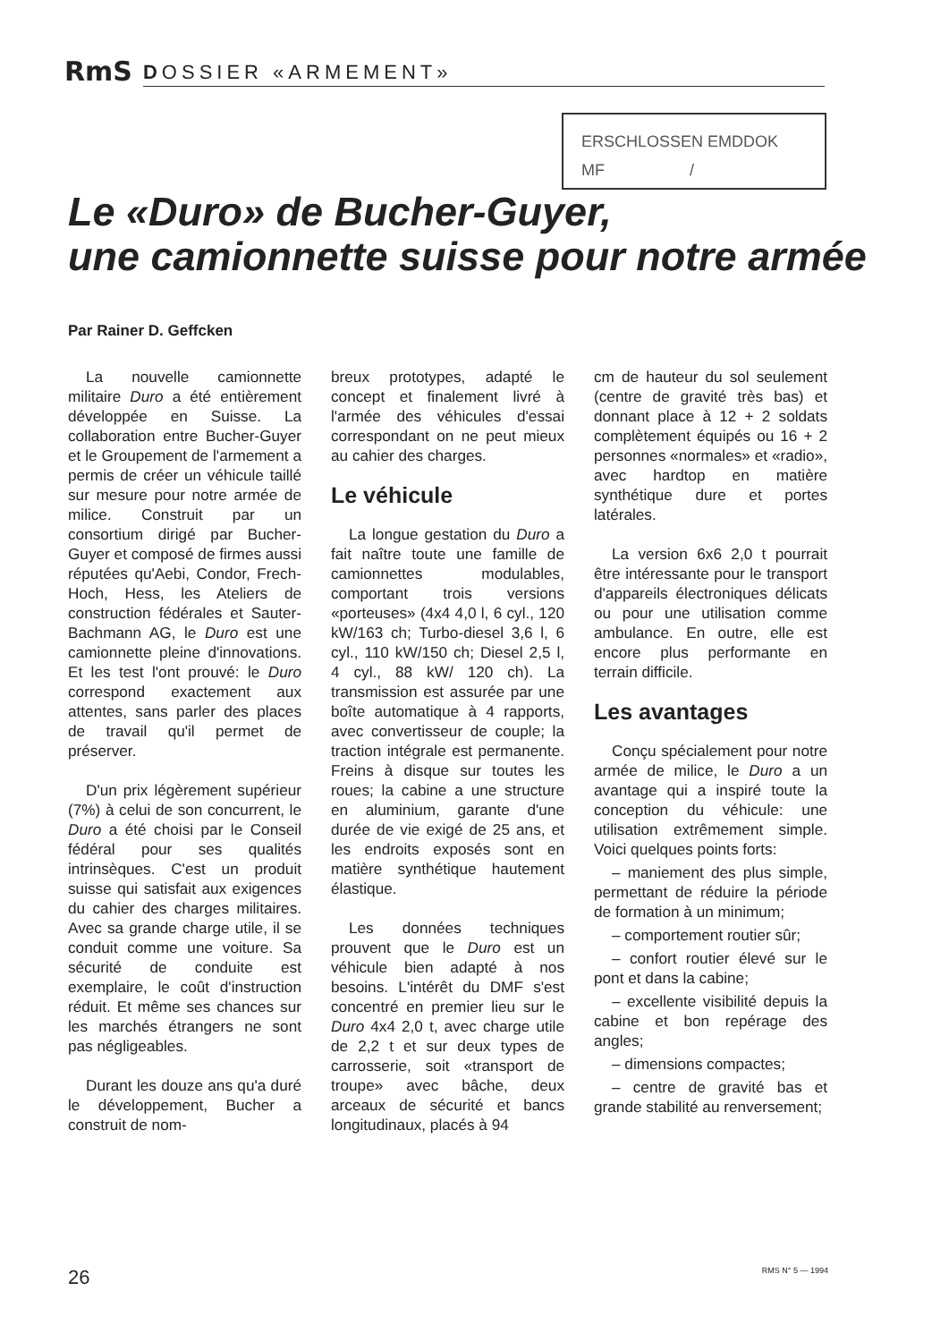RmS DOSSIER «ARMEMENT»
ERSCHLOSSEN EMDDOK
MF /
Le «Duro» de Bucher-Guyer,
une camionnette suisse pour notre armée
Par Rainer D. Geffcken
La nouvelle camionnette militaire Duro a été entièrement développée en Suisse. La collaboration entre Bucher-Guyer et le Groupement de l'armement a permis de créer un véhicule taillé sur mesure pour notre armée de milice. Construit par un consortium dirigé par Bucher-Guyer et composé de firmes aussi réputées qu'Aebi, Condor, Frech-Hoch, Hess, les Ateliers de construction fédérales et Sauter-Bachmann AG, le Duro est une camionnette pleine d'innovations. Et les test l'ont prouvé: le Duro correspond exactement aux attentes, sans parler des places de travail qu'il permet de préserver.
D'un prix légèrement supérieur (7%) à celui de son concurrent, le Duro a été choisi par le Conseil fédéral pour ses qualités intrinsèques. C'est un produit suisse qui satisfait aux exigences du cahier des charges militaires. Avec sa grande charge utile, il se conduit comme une voiture. Sa sécurité de conduite est exemplaire, le coût d'instruction réduit. Et même ses chances sur les marchés étrangers ne sont pas négligeables.
Durant les douze ans qu'a duré le développement, Bucher a construit de nom-
breux prototypes, adapté le concept et finalement livré à l'armée des véhicules d'essai correspondant on ne peut mieux au cahier des charges.
Le véhicule
La longue gestation du Duro a fait naître toute une famille de camionnettes modulables, comportant trois versions «porteuses» (4x4 4,0 l, 6 cyl., 120 kW/163 ch; Turbo-diesel 3,6 l, 6 cyl., 110 kW/150 ch; Diesel 2,5 l, 4 cyl., 88 kW/ 120 ch). La transmission est assurée par une boîte automatique à 4 rapports, avec convertisseur de couple; la traction intégrale est permanente. Freins à disque sur toutes les roues; la cabine a une structure en aluminium, garante d'une durée de vie exigé de 25 ans, et les endroits exposés sont en matière synthétique hautement élastique.
Les données techniques prouvent que le Duro est un véhicule bien adapté à nos besoins. L'intérêt du DMF s'est concentré en premier lieu sur le Duro 4x4 2,0 t, avec charge utile de 2,2 t et sur deux types de carrosserie, soit «transport de troupe» avec bâche, deux arceaux de sécurité et bancs longitudinaux, placés à 94
cm de hauteur du sol seulement (centre de gravité très bas) et donnant place à 12 + 2 soldats complètement équipés ou 16 + 2 personnes «normales» et «radio», avec hardtop en matière synthétique dure et portes latérales.
La version 6x6 2,0 t pourrait être intéressante pour le transport d'appareils électroniques délicats ou pour une utilisation comme ambulance. En outre, elle est encore plus performante en terrain difficile.
Les avantages
Conçu spécialement pour notre armée de milice, le Duro a un avantage qui a inspiré toute la conception du véhicule: une utilisation extrêmement simple. Voici quelques points forts:
– maniement des plus simple, permettant de réduire la période de formation à un minimum;
– comportement routier sûr;
– confort routier élevé sur le pont et dans la cabine;
– excellente visibilité depuis la cabine et bon repérage des angles;
– dimensions compactes;
– centre de gravité bas et grande stabilité au renversement;
26 RMS N° 5 — 1994